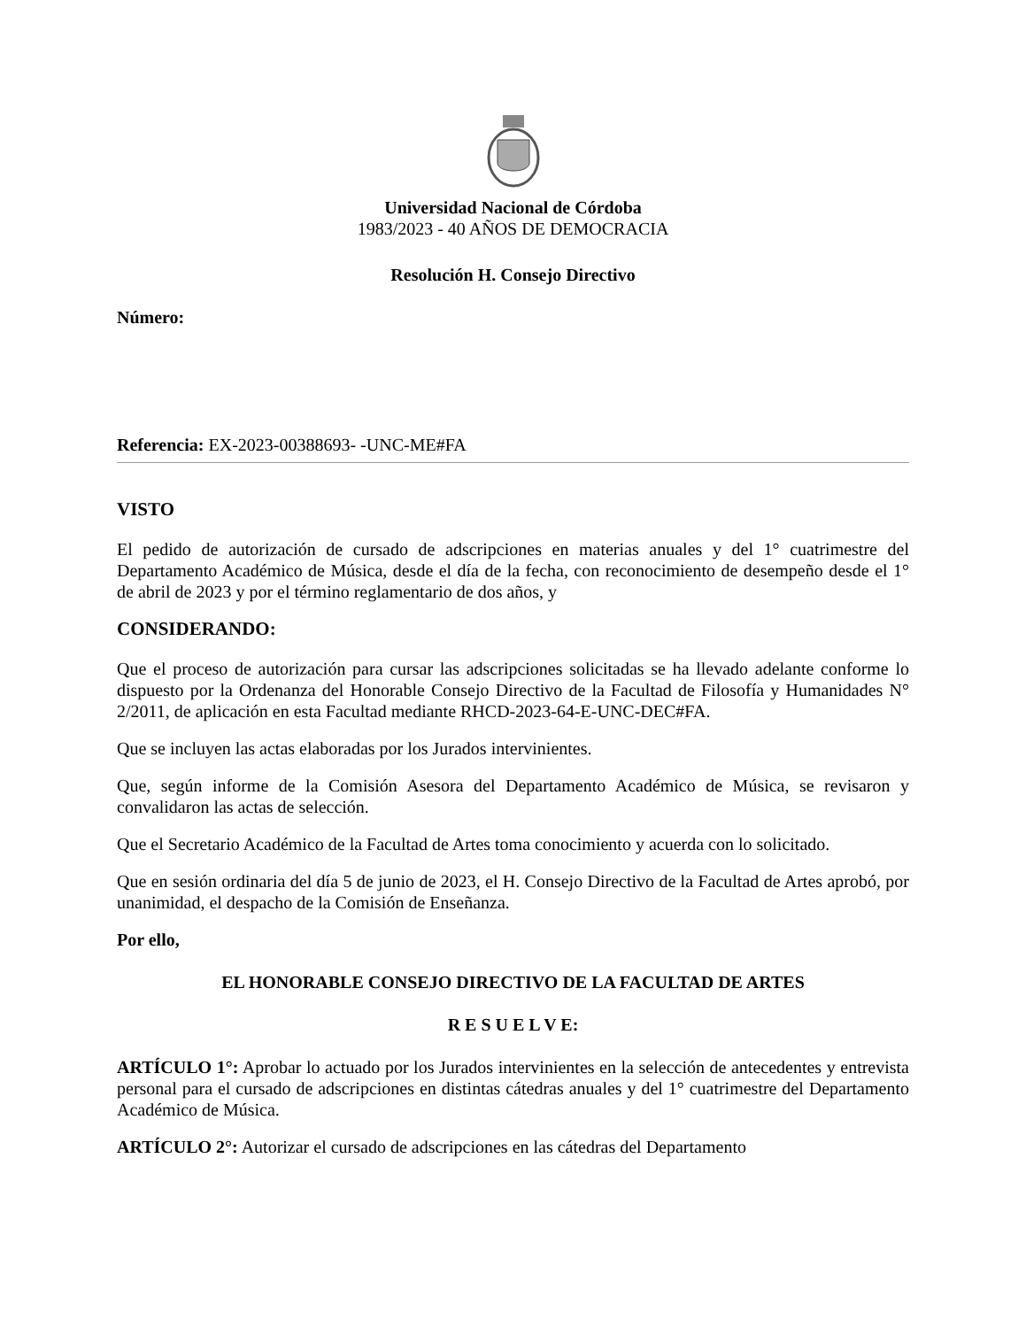Universidad Nacional de Córdoba
1983/2023 - 40 AÑOS DE DEMOCRACIA
Resolución H. Consejo Directivo
Número:
Referencia: EX-2023-00388693- -UNC-ME#FA
VISTO
El pedido de autorización de cursado de adscripciones en materias anuales y del 1° cuatrimestre del Departamento Académico de Música, desde el día de la fecha, con reconocimiento de desempeño desde el 1° de abril de 2023 y por el término reglamentario de dos años, y
CONSIDERANDO:
Que el proceso de autorización para cursar las adscripciones solicitadas se ha llevado adelante conforme lo dispuesto por la Ordenanza del Honorable Consejo Directivo de la Facultad de Filosofía y Humanidades N° 2/2011, de aplicación en esta Facultad mediante RHCD-2023-64-E-UNC-DEC#FA.
Que se incluyen las actas elaboradas por los Jurados intervinientes.
Que, según informe de la Comisión Asesora del Departamento Académico de Música, se revisaron y convalidaron las actas de selección.
Que el Secretario Académico de la Facultad de Artes toma conocimiento y acuerda con lo solicitado.
Que en sesión ordinaria del día 5 de junio de 2023, el H. Consejo Directivo de la Facultad de Artes aprobó, por unanimidad, el despacho de la Comisión de Enseñanza.
Por ello,
EL HONORABLE CONSEJO DIRECTIVO DE LA FACULTAD DE ARTES
R E S U E L V E:
ARTÍCULO 1°: Aprobar lo actuado por los Jurados intervinientes en la selección de antecedentes y entrevista personal para el cursado de adscripciones en distintas cátedras anuales y del 1° cuatrimestre del Departamento Académico de Música.
ARTÍCULO 2°: Autorizar el cursado de adscripciones en las cátedras del Departamento